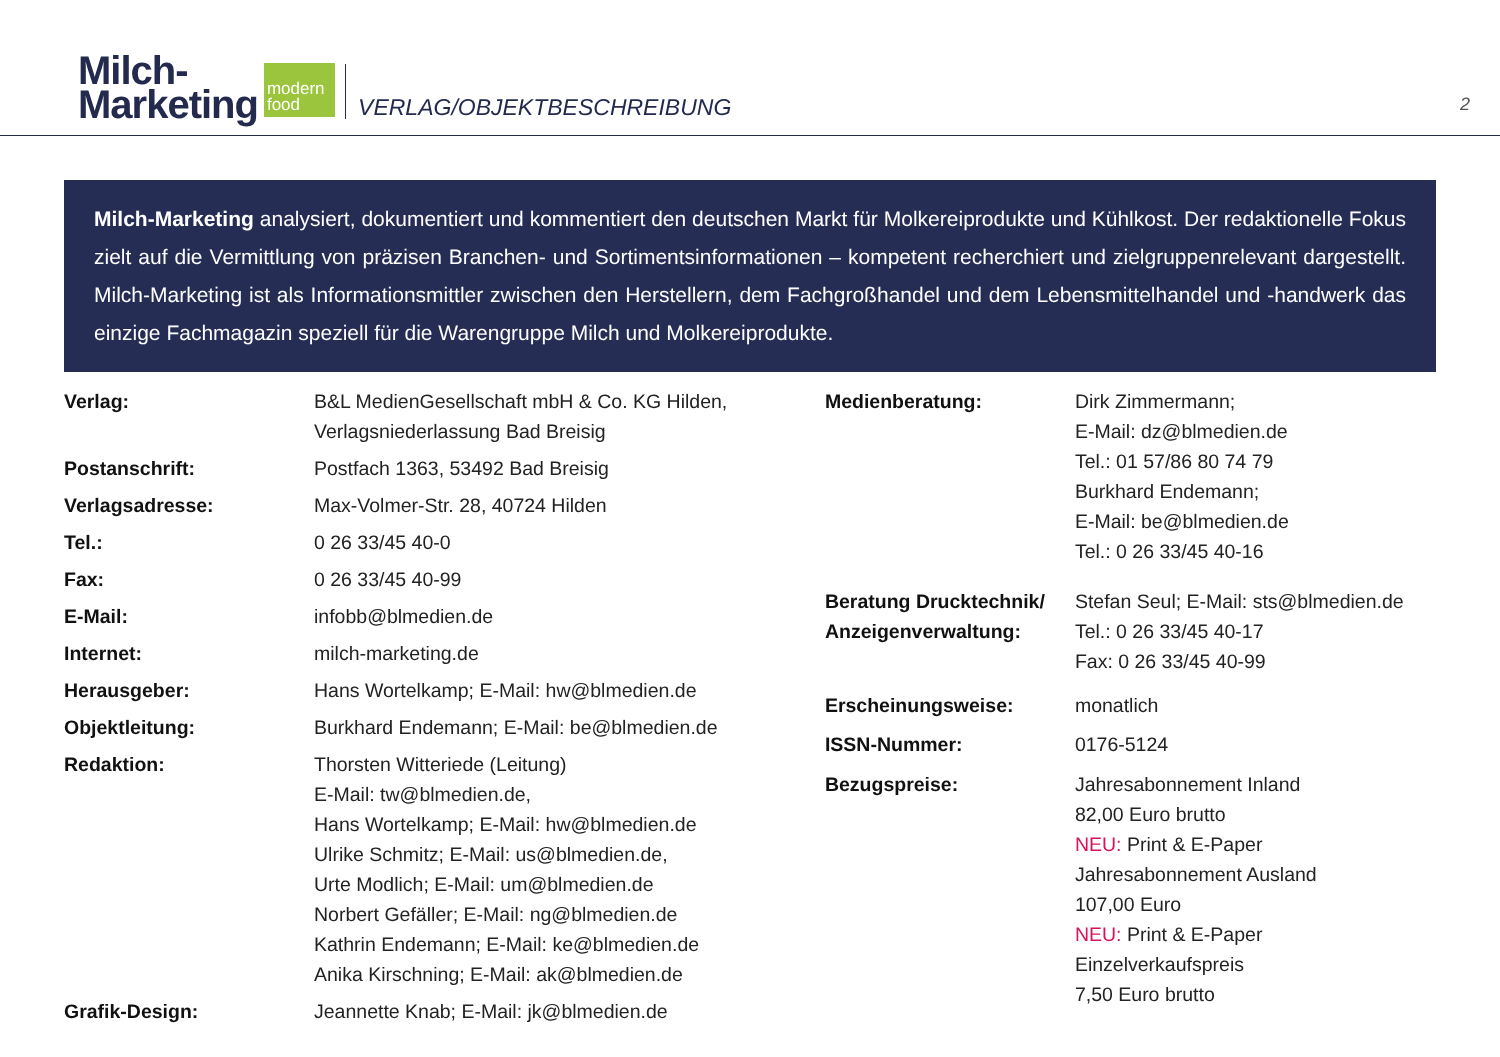Milch-
Marketing
modern
food
VERLAG/OBJEKTBESCHREIBUNG
2
Milch-Marketing analysiert, dokumentiert und kommentiert den deutschen Markt für Molkereiprodukte und Kühlkost. Der redaktionelle Fokus zielt auf die Vermittlung von präzisen Branchen- und Sortimentsinformationen – kompetent recherchiert und zielgruppenrelevant dargestellt. Milch-Marketing ist als Informationsmittler zwischen den Herstellern, dem Fachgroßhandel und dem Lebensmittelhandel und -handwerk das einzige Fachmagazin speziell für die Warengruppe Milch und Molkereiprodukte.
| Verlag: | B&L MedienGesellschaft mbH & Co. KG Hilden, Verlagsniederlassung Bad Breisig |
| Postanschrift: | Postfach 1363, 53492 Bad Breisig |
| Verlagsadresse: | Max-Volmer-Str. 28, 40724 Hilden |
| Tel.: | 0 26 33/45 40-0 |
| Fax: | 0 26 33/45 40-99 |
| E-Mail: | infobb@blmedien.de |
| Internet: | milch-marketing.de |
| Herausgeber: | Hans Wortelkamp; E-Mail: hw@blmedien.de |
| Objektleitung: | Burkhard Endemann; E-Mail: be@blmedien.de |
| Redaktion: | Thorsten Witteriede (Leitung) E-Mail: tw@blmedien.de, Hans Wortelkamp; E-Mail: hw@blmedien.de Ulrike Schmitz; E-Mail: us@blmedien.de, Urte Modlich; E-Mail: um@blmedien.de Norbert Gefäller; E-Mail: ng@blmedien.de Kathrin Endemann; E-Mail: ke@blmedien.de Anika Kirschning; E-Mail: ak@blmedien.de |
| Grafik-Design: | Jeannette Knab; E-Mail: jk@blmedien.de |
| Medienberatung: | Dirk Zimmermann; E-Mail: dz@blmedien.de Tel.: 01 57/86 80 74 79 Burkhard Endemann; E-Mail: be@blmedien.de Tel.: 0 26 33/45 40-16 |
| Beratung Drucktechnik/ Anzeigenverwaltung: | Stefan Seul; E-Mail: sts@blmedien.de Tel.: 0 26 33/45 40-17 Fax: 0 26 33/45 40-99 |
| Erscheinungsweise: | monatlich |
| ISSN-Nummer: | 0176-5124 |
| Bezugspreise: | Jahresabonnement Inland 82,00 Euro brutto NEU: Print & E-Paper Jahresabonnement Ausland 107,00 Euro NEU: Print & E-Paper Einzelverkaufspreis 7,50 Euro brutto |